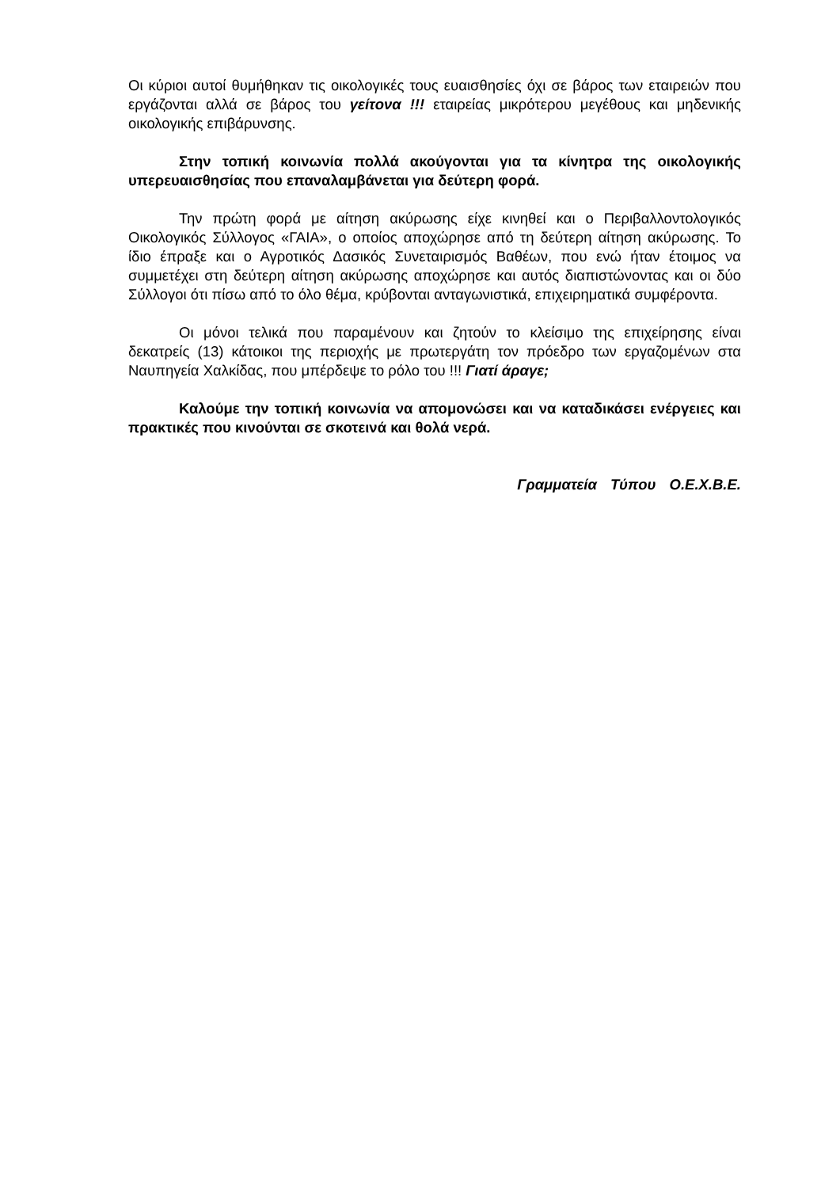Οι κύριοι αυτοί θυμήθηκαν τις οικολογικές τους ευαισθησίες όχι σε βάρος των εταιρειών που εργάζονται αλλά σε βάρος του γείτονα !!! εταιρείας μικρότερου μεγέθους και μηδενικής οικολογικής επιβάρυνσης.
Στην τοπική κοινωνία πολλά ακούγονται για τα κίνητρα της οικολογικής υπερευαισθησίας που επαναλαμβάνεται για δεύτερη φορά.
Την πρώτη φορά με αίτηση ακύρωσης είχε κινηθεί και ο Περιβαλλοντολογικός Οικολογικός Σύλλογος «ΓΑΙΑ», ο οποίος αποχώρησε από τη δεύτερη αίτηση ακύρωσης. Το ίδιο έπραξε και ο Αγροτικός Δασικός Συνεταιρισμός Βαθέων, που ενώ ήταν έτοιμος να συμμετέχει στη δεύτερη αίτηση ακύρωσης αποχώρησε και αυτός διαπιστώνοντας και οι δύο Σύλλογοι ότι πίσω από το όλο θέμα, κρύβονται ανταγωνιστικά, επιχειρηματικά συμφέροντα.
Οι μόνοι τελικά που παραμένουν και ζητούν το κλείσιμο της επιχείρησης είναι δεκατρείς (13) κάτοικοι της περιοχής με πρωτεργάτη τον πρόεδρο των εργαζομένων στα Ναυπηγεία Χαλκίδας, που μπέρδεψε το ρόλο του !!! Γιατί άραγε;
Καλούμε την τοπική κοινωνία να απομονώσει και να καταδικάσει ενέργειες και πρακτικές που κινούνται σε σκοτεινά και θολά νερά.
Γραμματεία Τύπου Ο.Ε.Χ.Β.Ε.